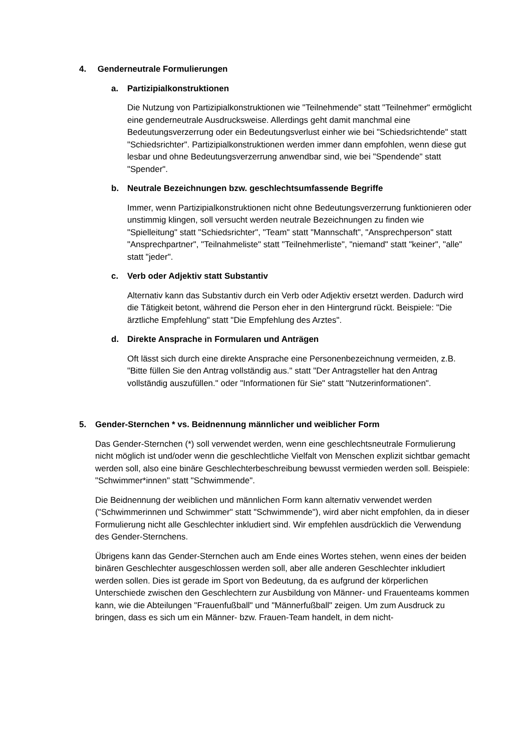4. Genderneutrale Formulierungen
a. Partizipialkonstruktionen
Die Nutzung von Partizipialkonstruktionen wie "Teilnehmende" statt "Teilnehmer" ermöglicht eine genderneutrale Ausdrucksweise. Allerdings geht damit manchmal eine Bedeutungsverzerrung oder ein Bedeutungsverlust einher wie bei "Schiedsrichtende" statt "Schiedsrichter". Partizipialkonstruktionen werden immer dann empfohlen, wenn diese gut lesbar und ohne Bedeutungsverzerrung anwendbar sind, wie bei "Spendende" statt "Spender".
b. Neutrale Bezeichnungen bzw. geschlechtsumfassende Begriffe
Immer, wenn Partizipialkonstruktionen nicht ohne Bedeutungsverzerrung funktionieren oder unstimmig klingen, soll versucht werden neutrale Bezeichnungen zu finden wie "Spielleitung" statt "Schiedsrichter", "Team" statt "Mannschaft", "Ansprechperson" statt "Ansprechpartner", "Teilnahmeliste" statt "Teilnehmerliste", "niemand" statt "keiner", "alle" statt "jeder".
c. Verb oder Adjektiv statt Substantiv
Alternativ kann das Substantiv durch ein Verb oder Adjektiv ersetzt werden. Dadurch wird die Tätigkeit betont, während die Person eher in den Hintergrund rückt. Beispiele: "Die ärztliche Empfehlung" statt "Die Empfehlung des Arztes".
d. Direkte Ansprache in Formularen und Anträgen
Oft lässt sich durch eine direkte Ansprache eine Personenbezeichnung vermeiden, z.B. "Bitte füllen Sie den Antrag vollständig aus." statt "Der Antragsteller hat den Antrag vollständig auszufüllen." oder "Informationen für Sie" statt "Nutzerinformationen".
5. Gender-Sternchen * vs. Beidnennung männlicher und weiblicher Form
Das Gender-Sternchen (*) soll verwendet werden, wenn eine geschlechtsneutrale Formulierung nicht möglich ist und/oder wenn die geschlechtliche Vielfalt von Menschen explizit sichtbar gemacht werden soll, also eine binäre Geschlechterbeschreibung bewusst vermieden werden soll. Beispiele: "Schwimmer*innen" statt "Schwimmende".
Die Beidnennung der weiblichen und männlichen Form kann alternativ verwendet werden ("Schwimmerinnen und Schwimmer" statt "Schwimmende"), wird aber nicht empfohlen, da in dieser Formulierung nicht alle Geschlechter inkludiert sind. Wir empfehlen ausdrücklich die Verwendung des Gender-Sternchens.
Übrigens kann das Gender-Sternchen auch am Ende eines Wortes stehen, wenn eines der beiden binären Geschlechter ausgeschlossen werden soll, aber alle anderen Geschlechter inkludiert werden sollen. Dies ist gerade im Sport von Bedeutung, da es aufgrund der körperlichen Unterschiede zwischen den Geschlechtern zur Ausbildung von Männer- und Frauenteams kommen kann, wie die Abteilungen "Frauenfußball" und "Männerfußball" zeigen. Um zum Ausdruck zu bringen, dass es sich um ein Männer- bzw. Frauen-Team handelt, in dem nicht-